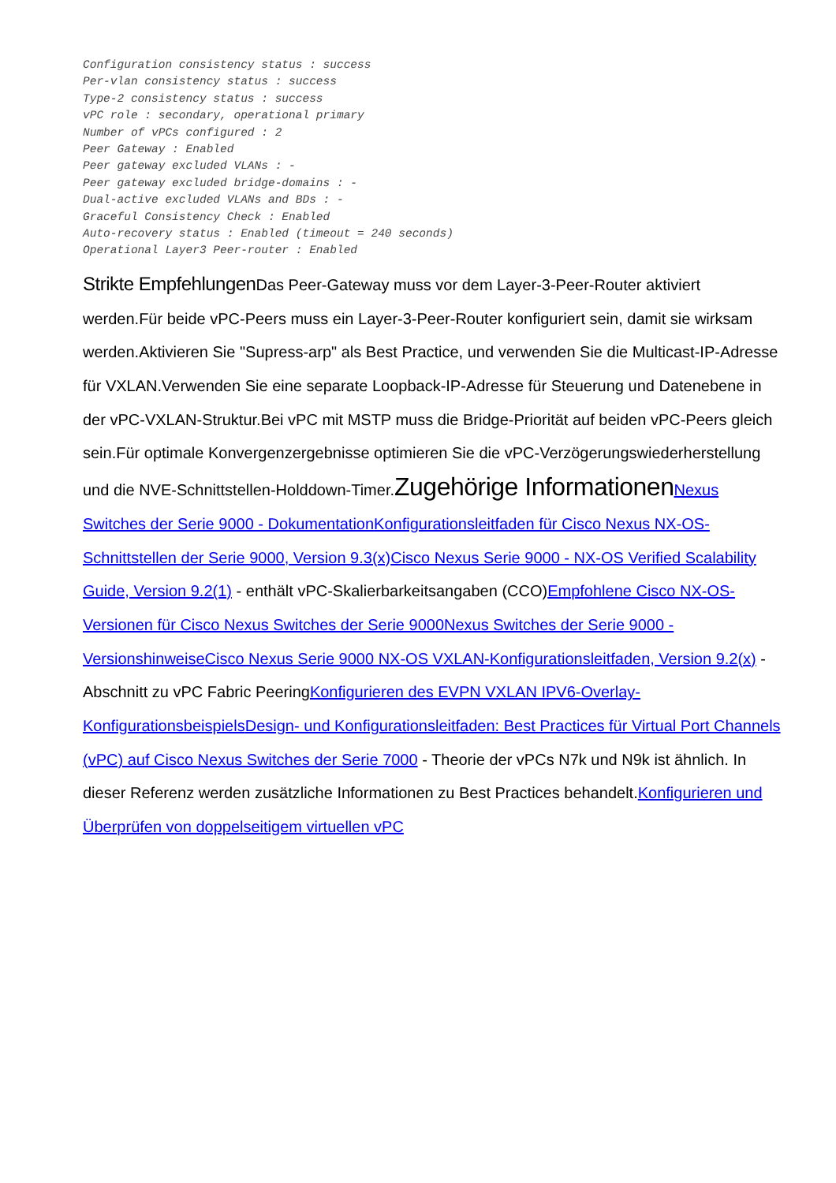Configuration consistency status : success
Per-vlan consistency status : success
Type-2 consistency status : success
vPC role : secondary, operational primary
Number of vPCs configured : 2
Peer Gateway : Enabled
Peer gateway excluded VLANs : -
Peer gateway excluded bridge-domains : -
Dual-active excluded VLANs and BDs : -
Graceful Consistency Check : Enabled
Auto-recovery status : Enabled (timeout = 240 seconds)
Operational Layer3 Peer-router : Enabled
Strikte Empfehlungen Das Peer-Gateway muss vor dem Layer-3-Peer-Router aktiviert werden.Für beide vPC-Peers muss ein Layer-3-Peer-Router konfiguriert sein, damit sie wirksam werden.Aktivieren Sie "Supress-arp" als Best Practice, und verwenden Sie die Multicast-IP-Adresse für VXLAN.Verwenden Sie eine separate Loopback-IP-Adresse für Steuerung und Datenebene in der vPC-VXLAN-Struktur.Bei vPC mit MSTP muss die Bridge-Priorität auf beiden vPC-Peers gleich sein.Für optimale Konvergenzergebnisse optimieren Sie die vPC-Verzögerungswiederherstellung und die NVE-Schnittstellen-Holddown-Timer.Zugehörige Informationen Nexus Switches der Serie 9000 - Dokumentation Konfigurationsleitfaden für Cisco Nexus NX-OS-Schnittstellen der Serie 9000, Version 9.3(x) Cisco Nexus Serie 9000 - NX-OS Verified Scalability Guide, Version 9.2(1) - enthält vPC-Skalierbarkeitsangaben (CCO)Empfohlene Cisco NX-OS-Versionen für Cisco Nexus Switches der Serie 9000 Nexus Switches der Serie 9000 - Versionshinweise Cisco Nexus Serie 9000 NX-OS VXLAN-Konfigurationsleitfaden, Version 9.2(x) - Abschnitt zu vPC Fabric PeeringKonfigurieren des EVPN VXLAN IPV6-Overlay-Konfigurationsbeispiels Design- und Konfigurationsleitfaden: Best Practices für Virtual Port Channels (vPC) auf Cisco Nexus Switches der Serie 7000 - Theorie der vPCs N7k und N9k ist ähnlich. In dieser Referenz werden zusätzliche Informationen zu Best Practices behandelt.Konfigurieren und Überprüfen von doppelseitigem virtuellen vPC